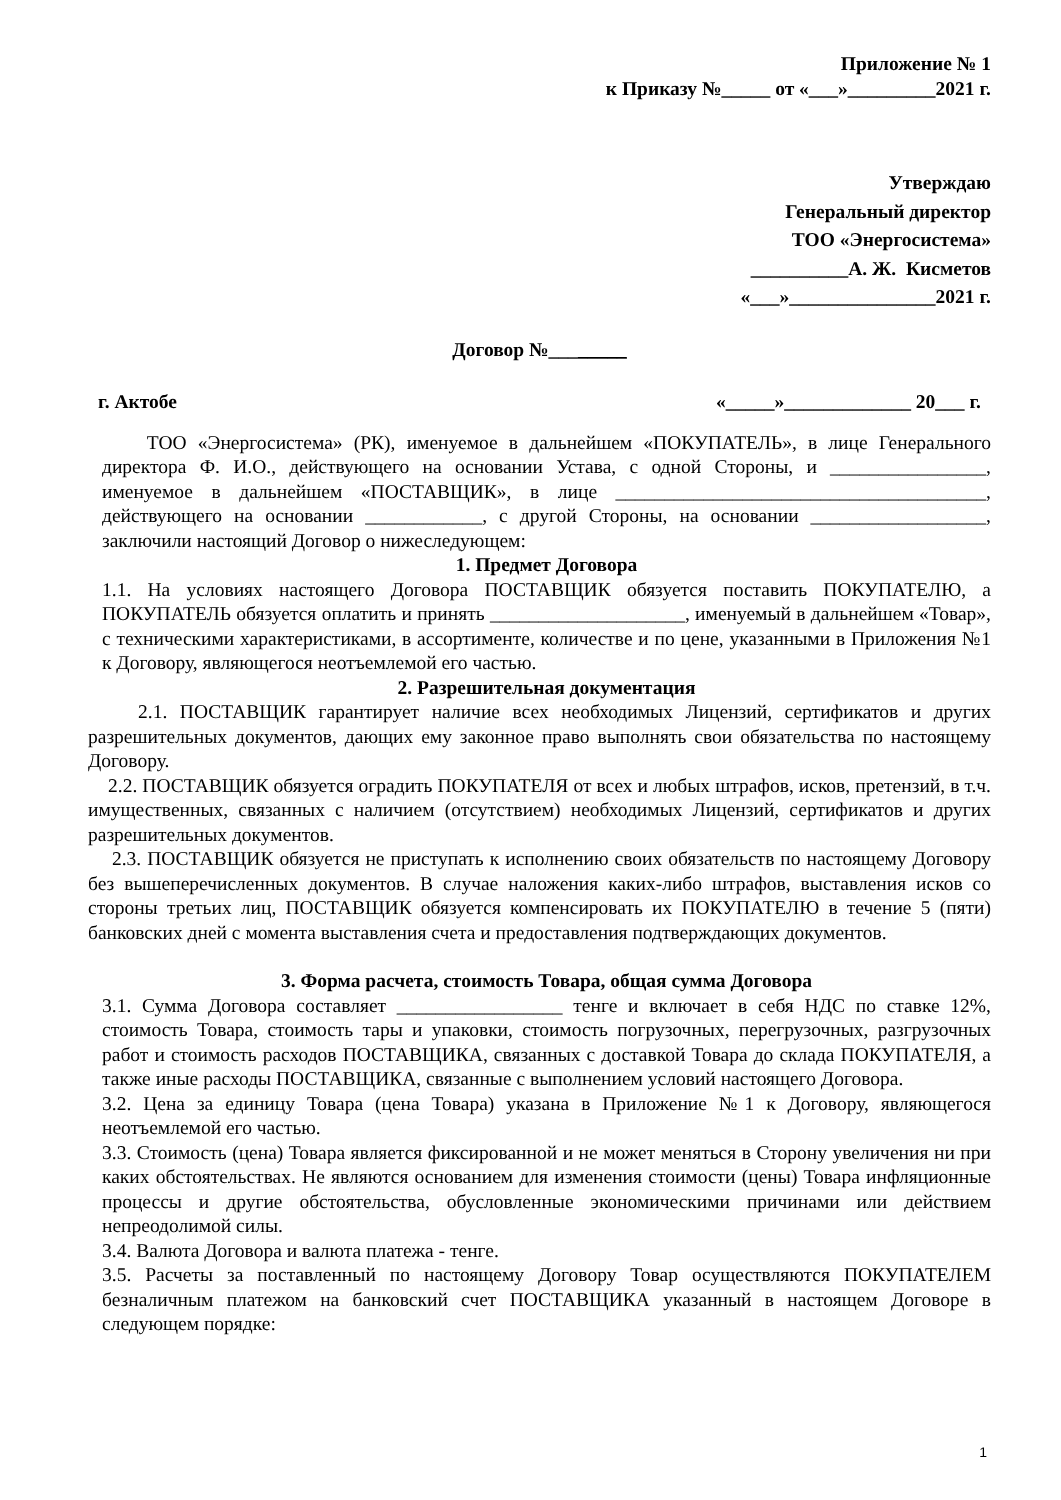Приложение № 1
к Приказу №_____ от «___»_________2021 г.
Утверждаю
Генеральный директор
ТОО «Энергосистема»
__________А. Ж. Кисметов
«___»_______________2021 г.
Договор №________
г. Актобе «_____»_____________ 20___ г.
ТОО «Энергосистема» (РК), именуемое в дальнейшем «ПОКУПАТЕЛЬ», в лице Генерального директора Ф. И.О., действующего на основании Устава, с одной Стороны, и ________________, именуемое в дальнейшем «ПОСТАВЩИК», в лице ______________________________________, действующего на основании ____________, с другой Стороны, на основании __________________, заключили настоящий Договор о нижеследующем:
1. Предмет Договора
1.1. На условиях настоящего Договора ПОСТАВЩИК обязуется поставить ПОКУПАТЕЛЮ, а ПОКУПАТЕЛЬ обязуется оплатить и принять ____________________, именуемый в дальнейшем «Товар», с техническими характеристиками, в ассортименте, количестве и по цене, указанными в Приложения №1 к Договору, являющегося неотъемлемой его частью.
2. Разрешительная документация
2.1. ПОСТАВЩИК гарантирует наличие всех необходимых Лицензий, сертификатов и других разрешительных документов, дающих ему законное право выполнять свои обязательства по настоящему Договору.
2.2. ПОСТАВЩИК обязуется оградить ПОКУПАТЕЛЯ от всех и любых штрафов, исков, претензий, в т.ч. имущественных, связанных с наличием (отсутствием) необходимых Лицензий, сертификатов и других разрешительных документов.
2.3. ПОСТАВЩИК обязуется не приступать к исполнению своих обязательств по настоящему Договору без вышеперечисленных документов. В случае наложения каких-либо штрафов, выставления исков со стороны третьих лиц, ПОСТАВЩИК обязуется компенсировать их ПОКУПАТЕЛЮ в течение 5 (пяти) банковских дней с момента выставления счета и предоставления подтверждающих документов.
3. Форма расчета, стоимость Товара, общая сумма Договора
3.1. Сумма Договора составляет _________________ тенге и включает в себя НДС по ставке 12%, стоимость Товара, стоимость тары и упаковки, стоимость погрузочных, перегрузочных, разгрузочных работ и стоимость расходов ПОСТАВЩИКА, связанных с доставкой Товара до склада ПОКУПАТЕЛЯ, а также иные расходы ПОСТАВЩИКА, связанные с выполнением условий настоящего Договора.
3.2. Цена за единицу Товара (цена Товара) указана в Приложение №1 к Договору, являющегося неотъемлемой его частью.
3.3. Стоимость (цена) Товара является фиксированной и не может меняться в Сторону увеличения ни при каких обстоятельствах. Не являются основанием для изменения стоимости (цены) Товара инфляционные процессы и другие обстоятельства, обусловленные экономическими причинами или действием непреодолимой силы.
3.4. Валюта Договора и валюта платежа - тенге.
3.5. Расчеты за поставленный по настоящему Договору Товар осуществляются ПОКУПАТЕЛЕМ безналичным платежом на банковский счет ПОСТАВЩИКА указанный в настоящем Договоре в следующем порядке:
1